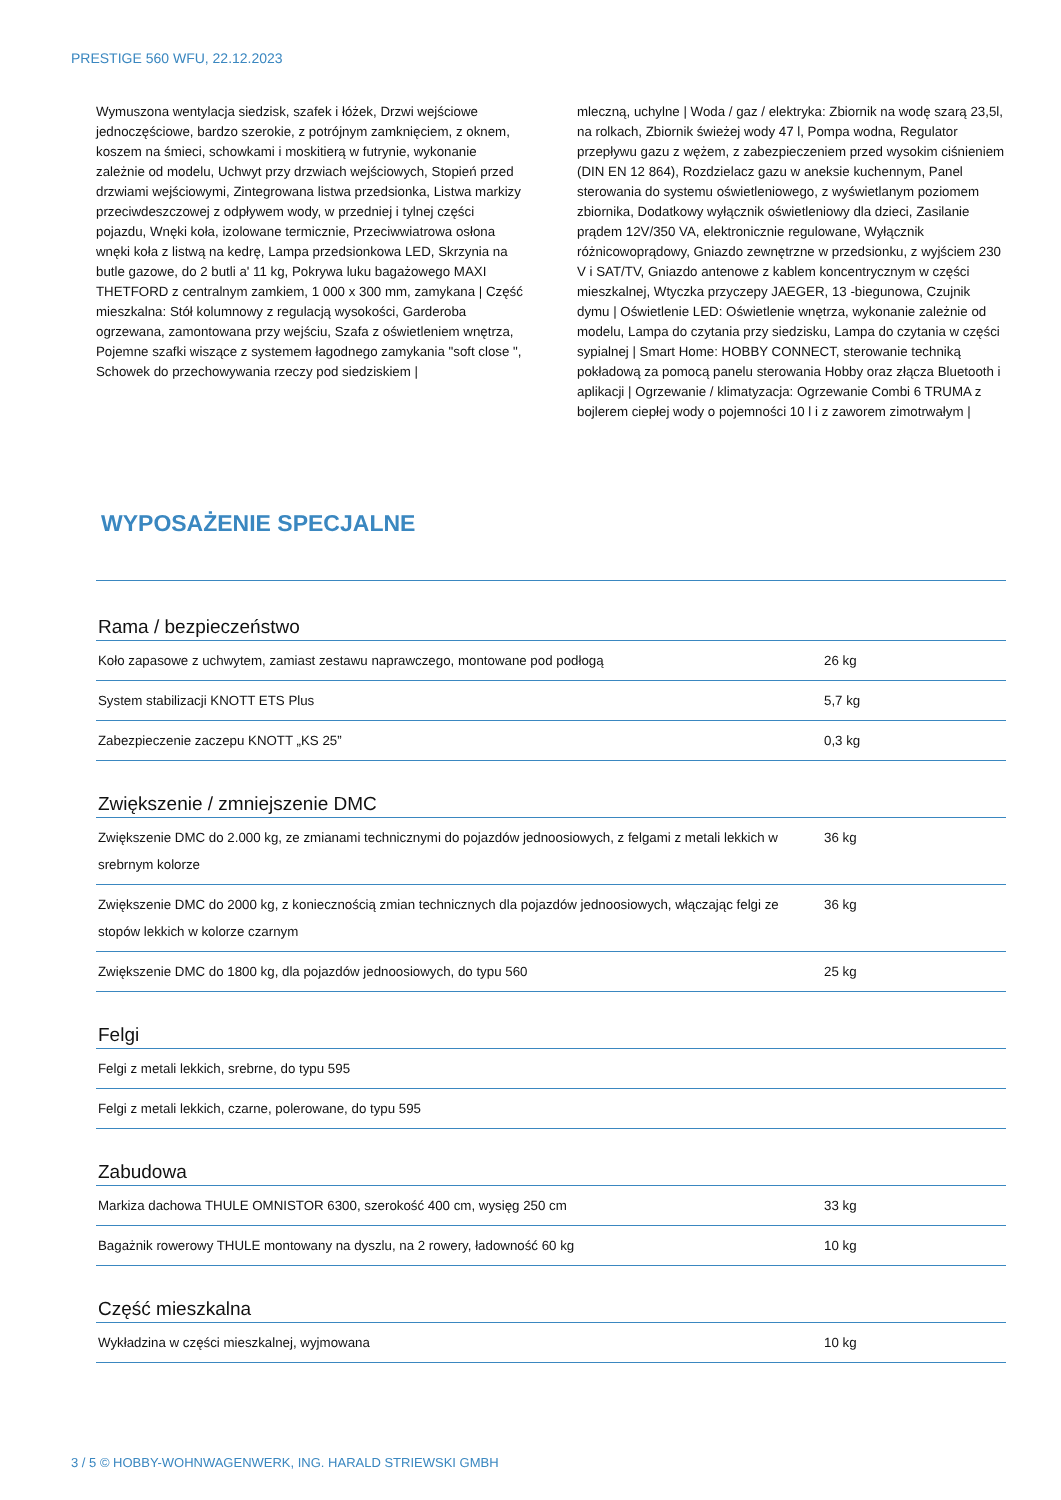PRESTIGE 560 WFU, 22.12.2023
Wymuszona wentylacja siedzisk, szafek i łóżek, Drzwi wejściowe jednoczęściowe, bardzo szerokie, z potrójnym zamknięciem, z oknem, koszem na śmieci, schowkami i moskitierą w futrynie, wykonanie zależnie od modelu, Uchwyt przy drzwiach wejściowych, Stopień przed drzwiami wejściowymi, Zintegrowana listwa przedsionka, Listwa markizy przeciwdeszczowej z odpływem wody, w przedniej i tylnej części pojazdu, Wnęki koła, izolowane termicznie, Przeciwwiatrowa osłona wnęki koła z listwą na kedrę, Lampa przedsionkowa LED, Skrzynia na butle gazowe, do 2 butli a' 11 kg, Pokrywa luku bagażowego MAXI THETFORD z centralnym zamkiem, 1 000 x 300 mm, zamykana | Część mieszkalna: Stół kolumnowy z regulacją wysokości, Garderoba ogrzewana, zamontowana przy wejściu, Szafa z oświetleniem wnętrza, Pojemne szafki wiszące z systemem łagodnego zamykania "soft close ", Schowek do przechowywania rzeczy pod siedziskiem |
mleczną, uchylne | Woda / gaz / elektryka: Zbiornik na wodę szarą 23,5l, na rolkach, Zbiornik świeżej wody 47 l, Pompa wodna, Regulator przepływu gazu z wężem, z zabezpieczeniem przed wysokim ciśnieniem (DIN EN 12 864), Rozdzielacz gazu w aneksie kuchennym, Panel sterowania do systemu oświetleniowego, z wyświetlanym poziomem zbiornika, Dodatkowy wyłącznik oświetleniowy dla dzieci, Zasilanie prądem 12V/350 VA, elektronicznie regulowane, Wyłącznik różnicowoprądowy, Gniazdo zewnętrzne w przedsionku, z wyjściem 230 V i SAT/TV, Gniazdo antenowe z kablem koncentrycznym w części mieszkalnej, Wtyczka przyczepy JAEGER, 13 -biegunowa, Czujnik dymu | Oświetlenie LED: Oświetlenie wnętrza, wykonanie zależnie od modelu, Lampa do czytania przy siedzisku, Lampa do czytania w części sypialnej | Smart Home: HOBBY CONNECT, sterowanie techniką pokładową za pomocą panelu sterowania Hobby oraz złącza Bluetooth i aplikacji | Ogrzewanie / klimatyzacja: Ogrzewanie Combi 6 TRUMA z bojlerem ciepłej wody o pojemności 10 l i z zaworem zimotrwałym |
WYPOSAŻENIE SPECJALNE
Rama / bezpieczeństwo
| Koło zapasowe z uchwytem, zamiast zestawu naprawczego, montowane pod podłogą | 26 kg |
| System stabilizacji KNOTT ETS Plus | 5,7 kg |
| Zabezpieczenie zaczepu KNOTT „KS 25” | 0,3 kg |
Zwiększenie / zmniejszenie DMC
| Zwiększenie DMC do 2.000 kg, ze zmianami technicznymi do pojazdów jednoosiowych, z felgami z metali lekkich w srebrnym kolorze | 36 kg |
| Zwiększenie DMC do 2000 kg, z koniecznością zmian technicznych dla pojazdów jednoosiowych, włączając felgi ze stopów lekkich w kolorze czarnym | 36 kg |
| Zwiększenie DMC do 1800 kg, dla pojazdów jednoosiowych, do typu 560 | 25 kg |
Felgi
| Felgi z metali lekkich, srebrne, do typu 595 | |
| Felgi z metali lekkich, czarne, polerowane, do typu 595 | |
Zabudowa
| Markiza dachowa THULE OMNISTOR 6300, szerokość 400 cm, wysięg 250 cm | 33 kg |
| Bagażnik rowerowy THULE montowany na dyszlu, na 2 rowery, ładowność 60 kg | 10 kg |
Część mieszkalna
| Wykładzina w części mieszkalnej, wyjmowana | 10 kg |
3 / 5 © HOBBY-WOHNWAGENWERK, ING. HARALD STRIEWSKI GMBH